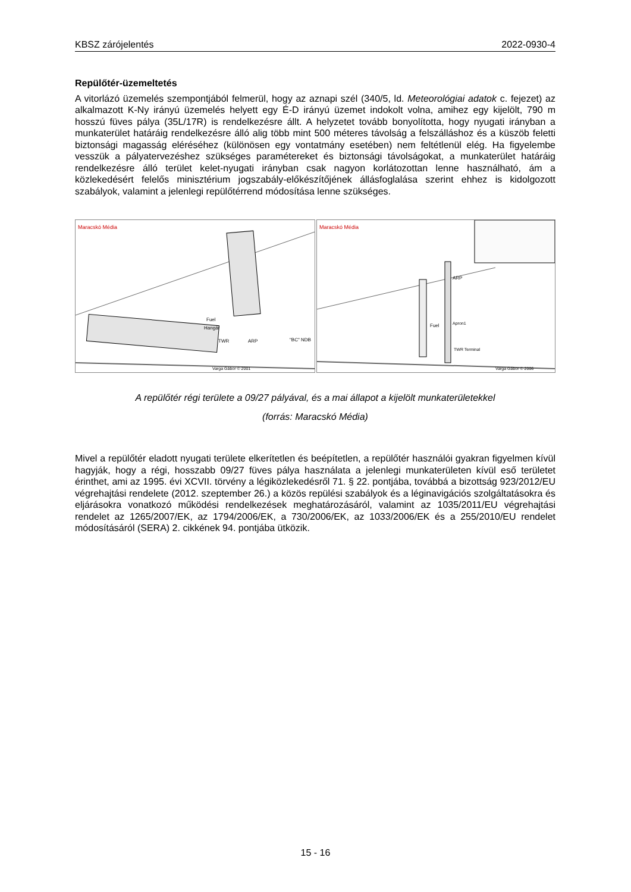KBSZ zárójelentés 2022-0930-4
Repülőtér-üzemeltetés
A vitorlázó üzemelés szempontjából felmerül, hogy az aznapi szél (340/5, ld. Meteorológiai adatok c. fejezet) az alkalmazott K-Ny irányú üzemelés helyett egy É-D irányú üzemet indokolt volna, amihez egy kijelölt, 790 m hosszú füves pálya (35L/17R) is rendelkezésre állt. A helyzetet tovább bonyolította, hogy nyugati irányban a munkaterület határáig rendelkezésre álló alig több mint 500 méteres távolság a felszálláshoz és a küszöb feletti biztonsági magasság eléréséhez (különösen egy vontatmány esetében) nem feltétlenül elég. Ha figyelembe vesszük a pályatervezéshez szükséges paramétereket és biztonsági távolságokat, a munkaterület határáig rendelkezésre álló terület kelet-nyugati irányban csak nagyon korlátozottan lenne használható, ám a közlekedésért felelős minisztérium jogszabály-előkészítőjének állásfoglalása szerint ehhez is kidolgozott szabályok, valamint a jelenlegi repülőtérrend módosítása lenne szükséges.
Maracskó Média
Fuel
Hangár
TWR
ARP
"BC" NDB
Varga Gábor © 2001
Maracskó Média
ARP
Fuel
Apron1
TWR Terminal
Varga Gábor © 2006
A repülőtér régi területe a 09/27 pályával, és a mai állapot a kijelölt munkaterületekkel
(forrás: Maracskó Média)
Mivel a repülőtér eladott nyugati területe elkerítetlen és beépítetlen, a repülőtér használói gyakran figyelmen kívül hagyják, hogy a régi, hosszabb 09/27 füves pálya használata a jelenlegi munkaterületen kívül eső területet érinthet, ami az 1995. évi XCVII. törvény a légiközlekedésről 71. § 22. pontjába, továbbá a bizottság 923/2012/EU végrehajtási rendelete (2012. szeptember 26.) a közös repülési szabályok és a léginavigációs szolgáltatásokra és eljárásokra vonatkozó működési rendelkezések meghatározásáról, valamint az 1035/2011/EU végrehajtási rendelet az 1265/2007/EK, az 1794/2006/EK, a 730/2006/EK, az 1033/2006/EK és a 255/2010/EU rendelet módosításáról (SERA) 2. cikkének 94. pontjába ütközik.
15 - 16